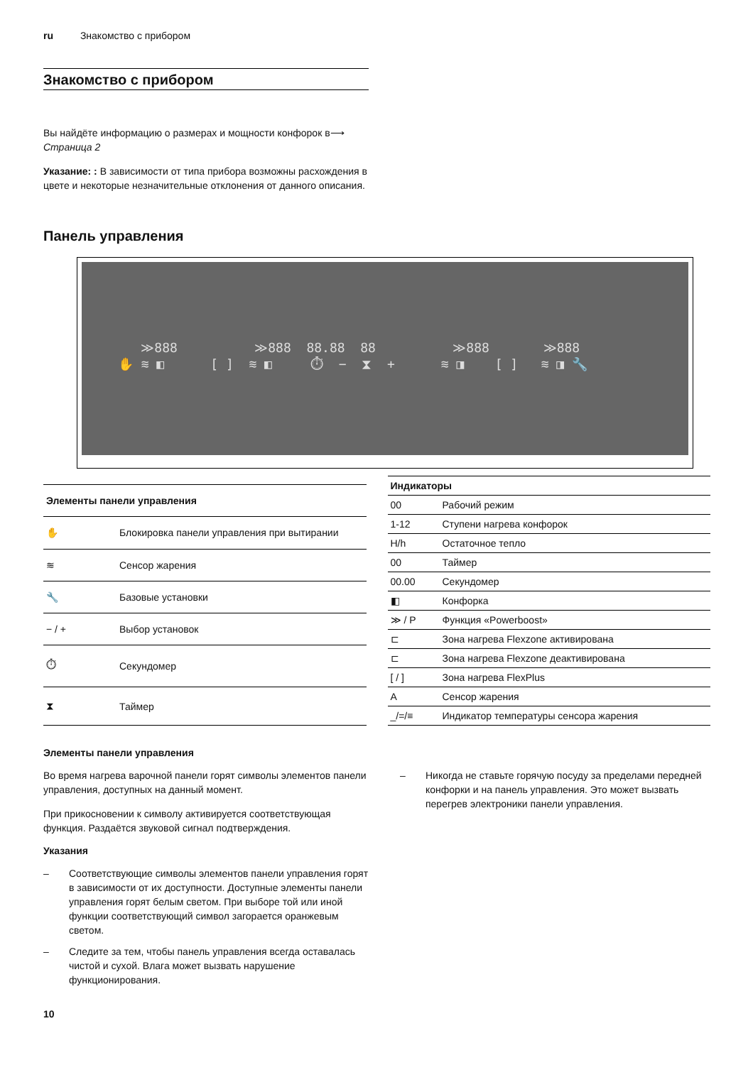ru Знакомство с прибором
Знакомство с прибором
Вы найдёте информацию о размерах и мощности конфорок в⟶ Страница 2
Указание: : В зависимости от типа прибора возможны расхождения в цвете и некоторые незначительные отклонения от данного описания.
Панель управления
≫888 ≫888 88.88 88 ≫888 ≫888 ✋ ≋ ◧ [ ] ≋ ◧ ⏱ − ⧗ + ≋ ◨ [ ] ≋ ◨ 🔧
| Элементы панели управления | |
| --- | --- |
| ✋ | Блокировка панели управления при вытирании |
| ≋ | Сенсор жарения |
| 🔧 | Базовые установки |
| − / + | Выбор установок |
| ⏱ | Секундомер |
| ⧗ | Таймер |
| Индикаторы | |
| --- | --- |
| 00 | Рабочий режим |
| 1-12 | Ступени нагрева конфорок |
| H/h | Остаточное тепло |
| 00 | Таймер |
| 00.00 | Секундомер |
| ◧ | Конфорка |
| ≫ / P | Функция «Powerboost» |
| ⊏ | Зона нагрева Flexzone активирована |
| ⊏ | Зона нагрева Flexzone деактивирована |
| [ / ] | Зона нагрева FlexPlus |
| A | Сенсор жарения |
| _/=/≡ | Индикатор температуры сенсора жарения |
Элементы панели управления
Во время нагрева варочной панели горят символы элементов панели управления, доступных на данный момент.
При прикосновении к символу активируется соответствующая функция. Раздаётся звуковой сигнал подтверждения.
Указания
– Соответствующие символы элементов панели управления горят в зависимости от их доступности. Доступные элементы панели управления горят белым светом. При выборе той или иной функции соответствующий символ загорается оранжевым светом.
– Следите за тем, чтобы панель управления всегда оставалась чистой и сухой. Влага может вызвать нарушение функционирования.
– Никогда не ставьте горячую посуду за пределами передней конфорки и на панель управления. Это может вызвать перегрев электроники панели управления.
10